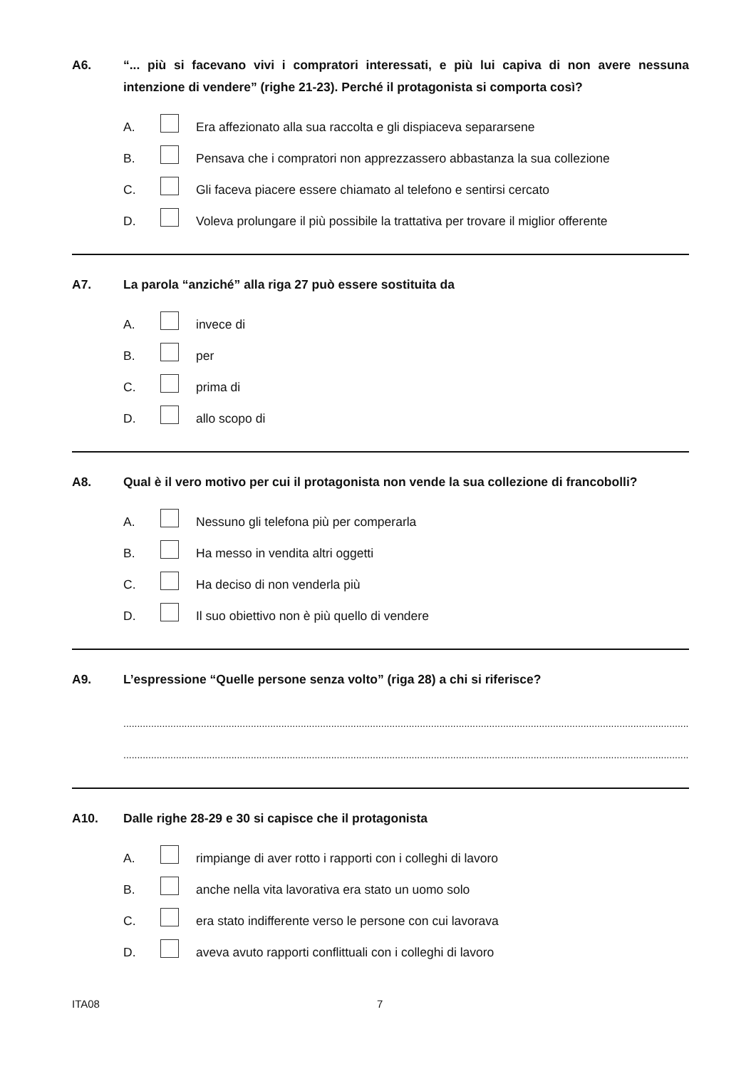A6. “... più si facevano vivi i compratori interessati, e più lui capiva di non avere nessuna intenzione di vendere” (righe 21-23). Perché il protagonista si comporta così?
A. Era affezionato alla sua raccolta e gli dispiaceva separarsene
B. Pensava che i compratori non apprezzassero abbastanza la sua collezione
C. Gli faceva piacere essere chiamato al telefono e sentirsi cercato
D. Voleva prolungare il più possibile la trattativa per trovare il miglior offerente
A7. La parola “anziché” alla riga 27 può essere sostituita da
A. invece di
B. per
C. prima di
D. allo scopo di
A8. Qual è il vero motivo per cui il protagonista non vende la sua collezione di francobolli?
A. Nessuno gli telefona più per comperarla
B. Ha messo in vendita altri oggetti
C. Ha deciso di non venderla più
D. Il suo obiettivo non è più quello di vendere
A9. L’espressione “Quelle persone senza volto” (riga 28) a chi si riferisce?
........................................................................................................................................................................................................................
........................................................................................................................................................................................................................
A10. Dalle righe 28-29 e 30 si capisce che il protagonista
A. rimpiange di aver rotto i rapporti con i colleghi di lavoro
B. anche nella vita lavorativa era stato un uomo solo
C. era stato indifferente verso le persone con cui lavorava
D. aveva avuto rapporti conflittuali con i colleghi di lavoro
ITA08 7